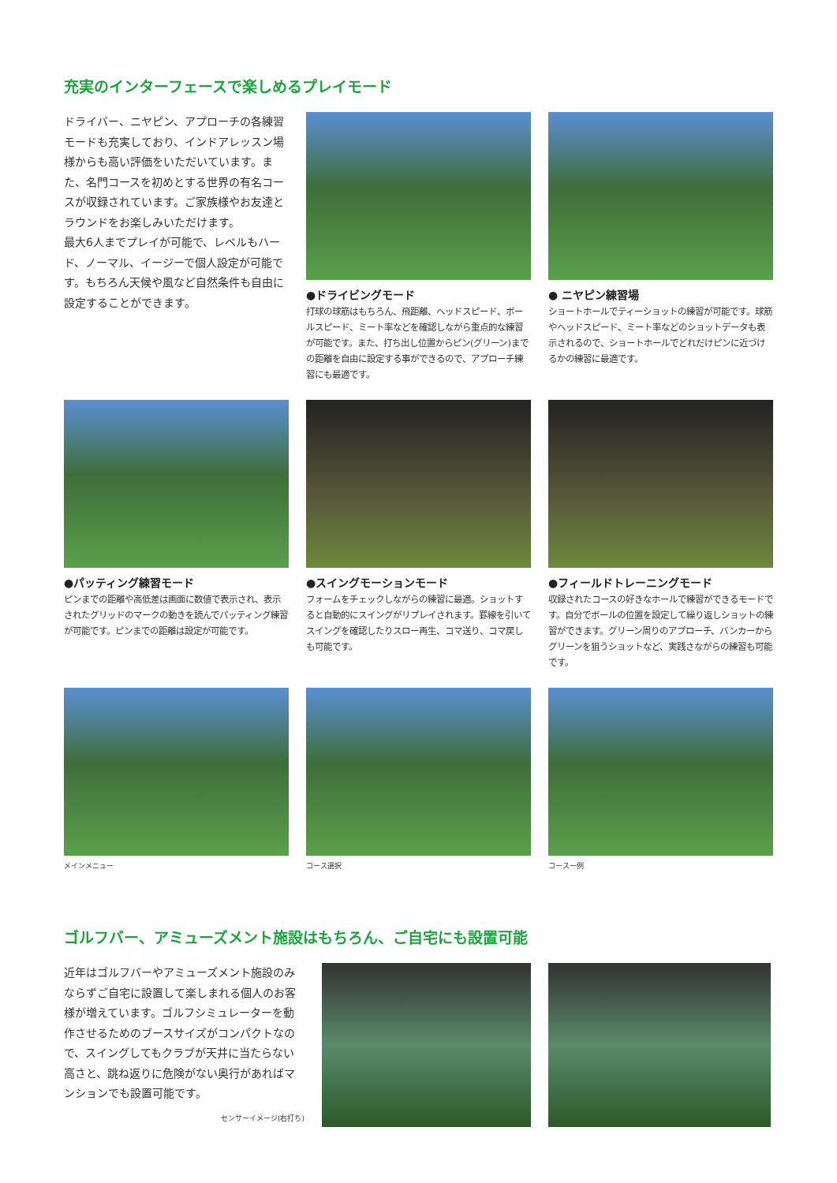充実のインターフェースで楽しめるプレイモード
ドライバー、ニヤピン、アプローチの各練習モードも充実しており、インドアレッスン場様からも高い評価をいただいています。また、名門コースを初めとする世界の有名コースが収録されています。ご家族様やお友達とラウンドをお楽しみいただけます。
最大6人までプレイが可能で、レベルもハード、ノーマル、イージーで個人設定が可能です。もちろん天候や風など自然条件も自由に設定することができます。
●ドライビングモード
打球の球筋はもちろん、飛距離、ヘッドスピード、ボールスピード、ミート率などを確認しながら重点的な練習が可能です。また、打ち出し位置からピン(グリーン)までの距離を自由に設定する事ができるので、アプローチ練習にも最適です。
● ニヤピン練習場
ショートホールでティーショットの練習が可能です。球筋やヘッドスピード、ミート率などのショットデータも表示されるので、ショートホールでどれだけピンに近づけるかの練習に最適です。
●パッティング練習モード
ピンまでの距離や高低差は画面に数値で表示され、表示されたグリッドのマークの動きを読んでパッティング練習が可能です。ピンまでの距離は設定が可能です。
●スイングモーションモード
フォームをチェックしながらの練習に最適。ショットすると自動的にスイングがリプレイされます。罫線を引いてスイングを確認したりスロー再生、コマ送り、コマ戻しも可能です。
●フィールドトレーニングモード
収録されたコースの好きなホールで練習ができるモードです。自分でボールの位置を設定して繰り返しショットの練習ができます。グリーン周りのアプローチ、バンカーからグリーンを狙うショットなど、実践さながらの練習も可能です。
メインメニュー コース選択 コースー例
ゴルフバー、アミューズメント施設はもちろん、ご自宅にも設置可能
近年はゴルフバーやアミューズメント施設のみならずご自宅に設置して楽しまれる個人のお客様が増えています。ゴルフシミュレーターを動作させるためのブースサイズがコンパクトなので、スイングしてもクラブが天井に当たらない高さと、跳ね返りに危険がない奥行があればマンションでも設置可能です。
センサーイメージ(右打ち)